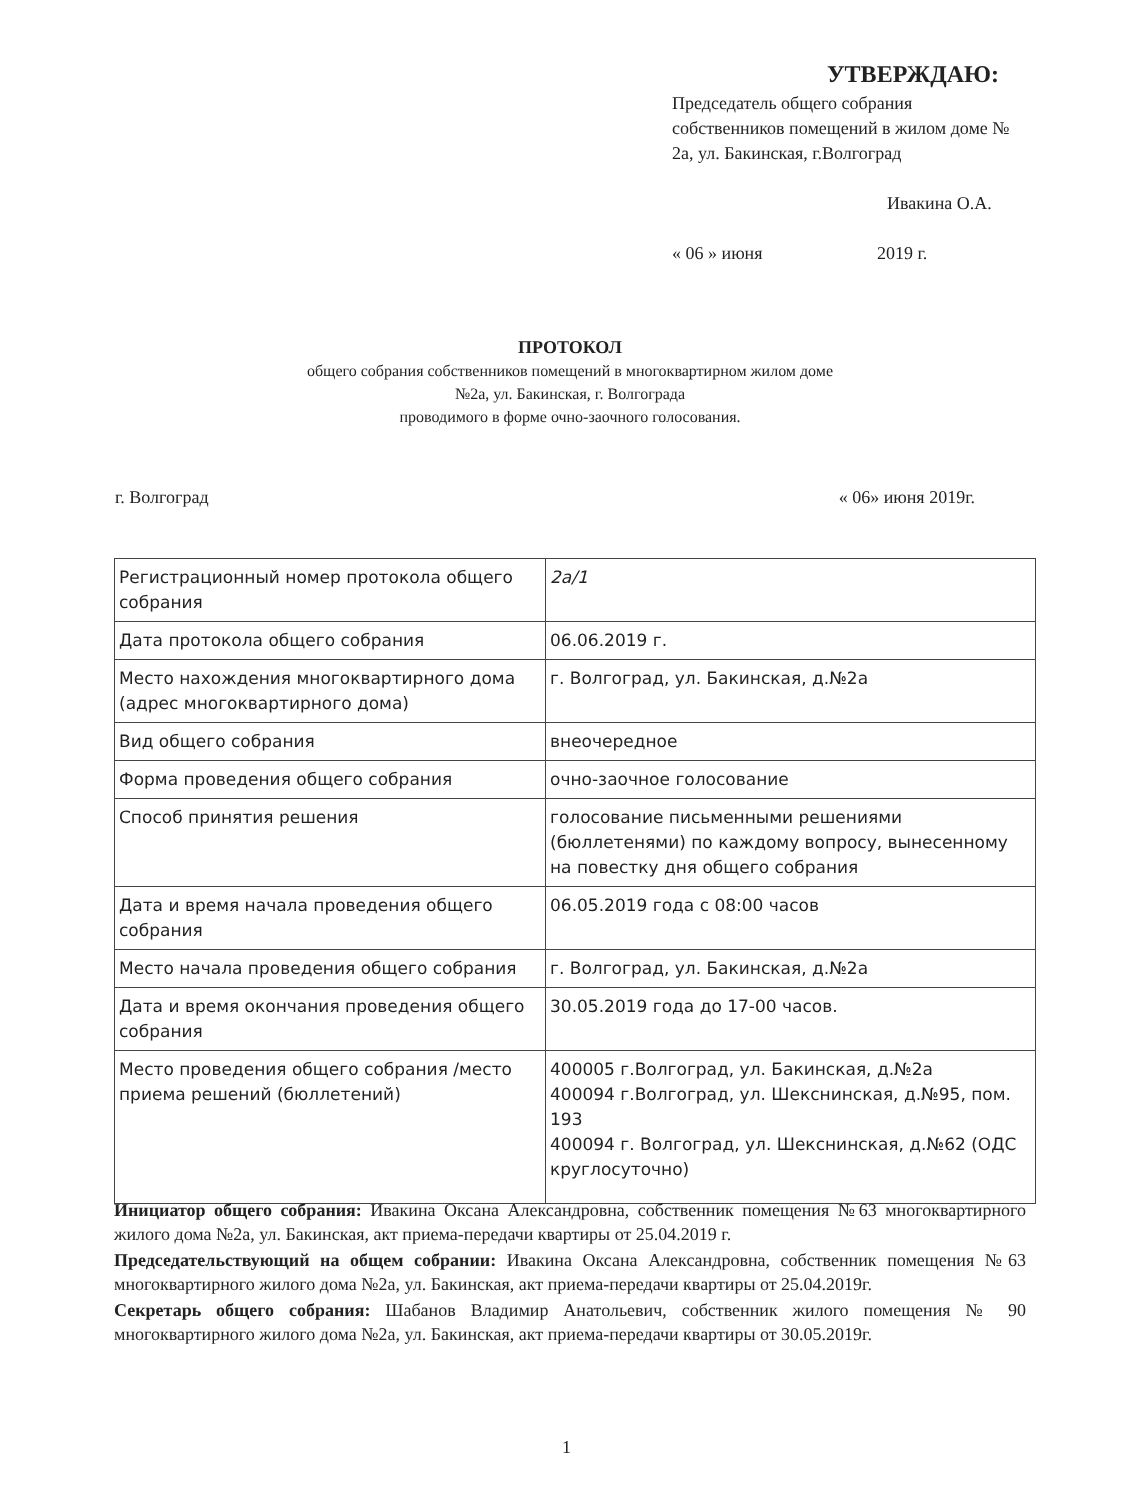УТВЕРЖДАЮ:
Председатель общего собрания собственников помещений в жилом доме № 2а, ул. Бакинская, г.Волгоград
Ивакина О.А.
« 06 » июня 2019 г.
ПРОТОКОЛ
общего собрания собственников помещений в многоквартирном жилом доме
№2а, ул. Бакинская, г. Волгограда
проводимого в форме очно-заочного голосования.
г. Волгоград « 06» июня 2019г.
| Регистрационный номер протокола общего собрания | 2а/1 |
| Дата протокола общего собрания | 06.06.2019 г. |
| Место нахождения многоквартирного дома (адрес многоквартирного дома) | г. Волгоград, ул. Бакинская, д.№2а |
| Вид общего собрания | внеочередное |
| Форма проведения общего собрания | очно-заочное голосование |
| Способ принятия решения | голосование письменными решениями (бюллетенями) по каждому вопросу, вынесенному на повестку дня общего собрания |
| Дата и время начала проведения общего собрания | 06.05.2019 года с 08:00 часов |
| Место начала проведения общего собрания | г. Волгоград, ул. Бакинская, д.№2а |
| Дата и время окончания проведения общего собрания | 30.05.2019 года до 17-00 часов. |
| Место проведения общего собрания /место приема решений (бюллетений) | 400005 г.Волгоград, ул. Бакинская, д.№2а 400094 г.Волгоград, ул. Шекснинская, д.№95, пом. 193 400094 г. Волгоград, ул. Шекснинская, д.№62 (ОДС круглосуточно) |
Инициатор общего собрания: Ивакина Оксана Александровна, собственник помещения №63 многоквартирного жилого дома №2а, ул. Бакинская, акт приема-передачи квартиры от 25.04.2019 г.
Председательствующий на общем собрании: Ивакина Оксана Александровна, собственник помещения №63 многоквартирного жилого дома №2а, ул. Бакинская, акт приема-передачи квартиры от 25.04.2019г.
Секретарь общего собрания: Шабанов Владимир Анатольевич, собственник жилого помещения № 90 многоквартирного жилого дома №2а, ул. Бакинская, акт приема-передачи квартиры от 30.05.2019г.
1